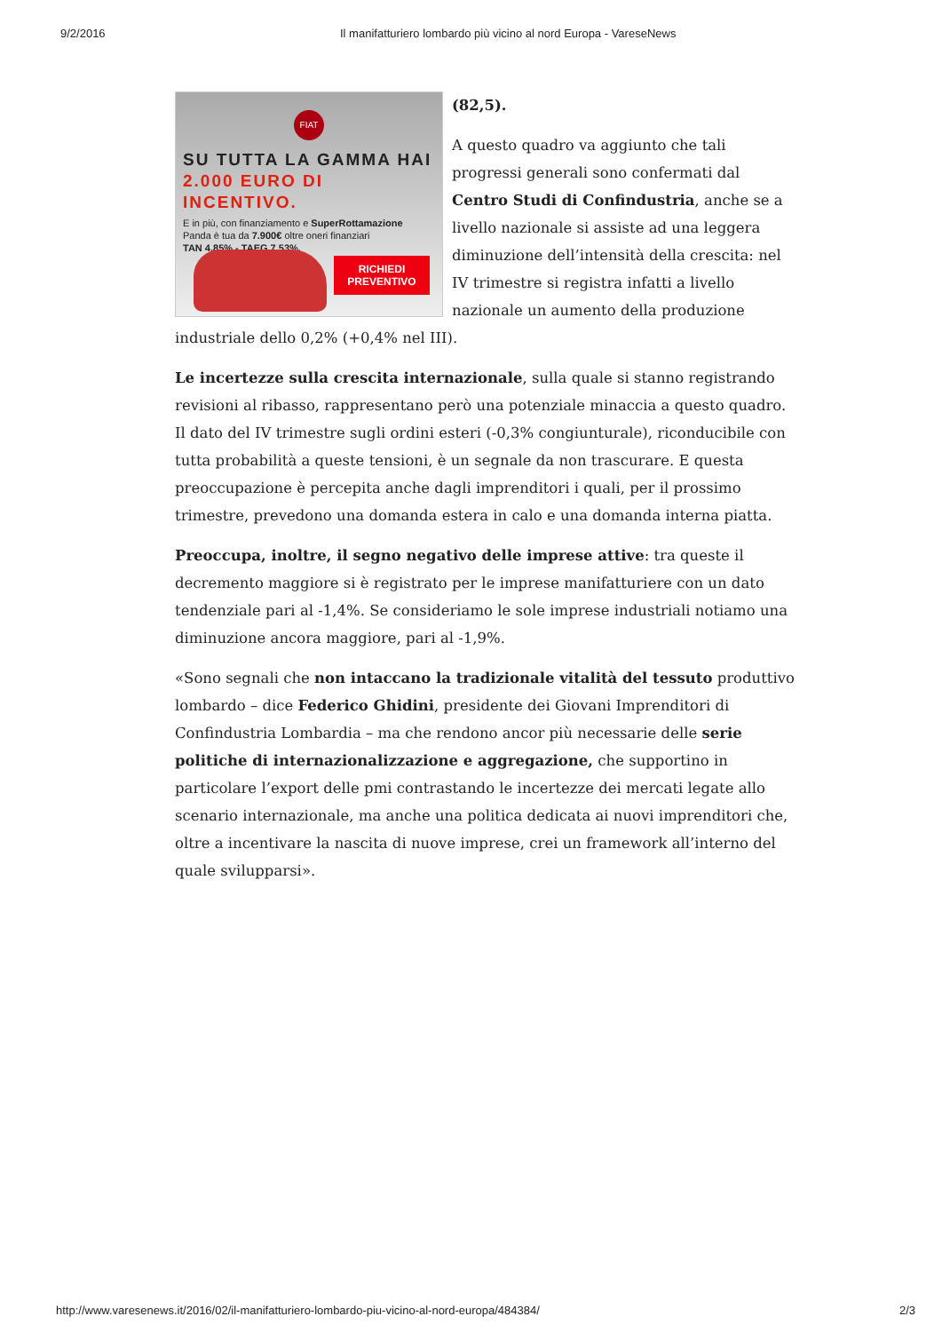9/2/2016 Il manifatturiero lombardo più vicino al nord Europa - VareseNews
FIAT
SU TUTTA LA GAMMA HAI
2.000 EURO DI INCENTIVO.
E in più, con finanziamento e SuperRottamazione
Panda è tua da 7.900€ oltre oneri finanziari
TAN 4,85% - TAEG 7,53%.
RICHIEDI
PREVENTIVO
(82,5).
A questo quadro va aggiunto che tali progressi generali sono confermati dal Centro Studi di Confindustria, anche se a livello nazionale si assiste ad una leggera diminuzione dell’intensità della crescita: nel IV trimestre si registra infatti a livello nazionale un aumento della produzione industriale dello 0,2% (+0,4% nel III).
Le incertezze sulla crescita internazionale, sulla quale si stanno registrando revisioni al ribasso, rappresentano però una potenziale minaccia a questo quadro. Il dato del IV trimestre sugli ordini esteri (-0,3% congiunturale), riconducibile con tutta probabilità a queste tensioni, è un segnale da non trascurare. E questa preoccupazione è percepita anche dagli imprenditori i quali, per il prossimo trimestre, prevedono una domanda estera in calo e una domanda interna piatta.
Preoccupa, inoltre, il segno negativo delle imprese attive: tra queste il decremento maggiore si è registrato per le imprese manifatturiere con un dato tendenziale pari al -1,4%. Se consideriamo le sole imprese industriali notiamo una diminuzione ancora maggiore, pari al -1,9%.
«Sono segnali che non intaccano la tradizionale vitalità del tessuto produttivo lombardo – dice Federico Ghidini, presidente dei Giovani Imprenditori di Confindustria Lombardia – ma che rendono ancor più necessarie delle serie politiche di internazionalizzazione e aggregazione, che supportino in particolare l’export delle pmi contrastando le incertezze dei mercati legate allo scenario internazionale, ma anche una politica dedicata ai nuovi imprenditori che, oltre a incentivare la nascita di nuove imprese, crei un framework all’interno del quale svilupparsi».
http://www.varesenews.it/2016/02/il-manifatturiero-lombardo-piu-vicino-al-nord-europa/484384/ 2/3